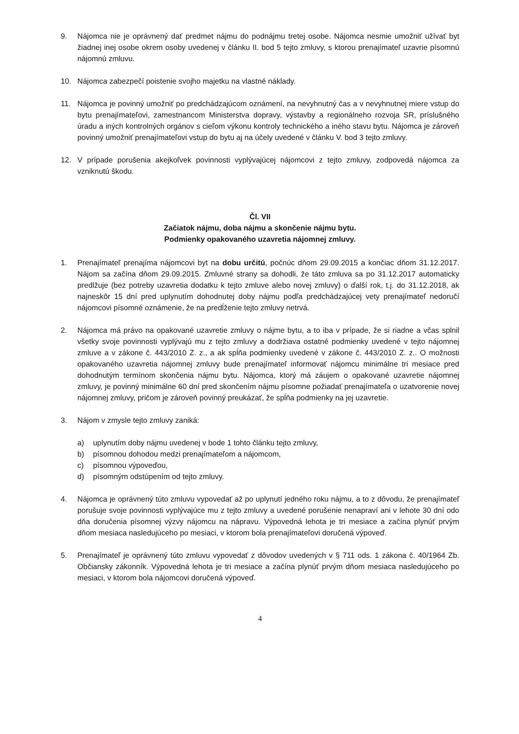9. Nájomca nie je oprávnený dať predmet nájmu do podnájmu tretej osobe. Nájomca nesmie umožniť užívať byt žiadnej inej osobe okrem osoby uvedenej v článku II. bod 5 tejto zmluvy, s ktorou prenajímateľ uzavrie písomnú nájomnú zmluvu.
10. Nájomca zabezpečí poistenie svojho majetku na vlastné náklady.
11. Nájomca je povinný umožniť po predchádzajúcom oznámení, na nevyhnutný čas a v nevyhnutnej miere vstup do bytu prenajímateľovi, zamestnancom Ministerstva dopravy, výstavby a regionálneho rozvoja SR, príslušného úradu a iných kontrolných orgánov s cieľom výkonu kontroly technického a iného stavu bytu. Nájomca je zároveň povinný umožniť prenajímateľovi vstup do bytu aj na účely uvedené v článku V. bod 3 tejto zmluvy.
12. V prípade porušenia akejkoľvek povinnosti vyplývajúcej nájomcovi z tejto zmluvy, zodpovedá nájomca za vzniknutú škodu.
Čl. VII
Začiatok nájmu, doba nájmu a skončenie nájmu bytu.
Podmienky opakovaného uzavretia nájomnej zmluvy.
1. Prenajímateľ prenajíma nájomcovi byt na dobu určitú, počnúc dňom 29.09.2015 a končiac dňom 31.12.2017. Nájom sa začína dňom 29.09.2015. Zmluvné strany sa dohodli, že táto zmluva sa po 31.12.2017 automaticky predlžuje (bez potreby uzavretia dodatku k tejto zmluve alebo novej zmluvy) o ďalší rok, t.j. do 31.12.2018, ak najneskôr 15 dní pred uplynutím dohodnutej doby nájmu podľa predchádzajúcej vety prenajímateľ nedoručí nájomcovi písomné oznámenie, že na predĺženie tejto zmluvy netrvá.
2. Nájomca má právo na opakované uzavretie zmluvy o nájme bytu, a to iba v prípade, že si riadne a včas splnil všetky svoje povinnosti vyplývajú mu z tejto zmluvy a dodržiava ostatné podmienky uvedené v tejto nájomnej zmluve a v zákone č. 443/2010 Z. z., a ak spĺňa podmienky uvedené v zákone č. 443/2010 Z. z.. O možnosti opakovaného uzavretia nájomnej zmluvy bude prenajímateľ informovať nájomcu minimálne tri mesiace pred dohodnutým termínom skončenia nájmu bytu. Nájomca, ktorý má záujem o opakované uzavretie nájomnej zmluvy, je povinný minimálne 60 dní pred skončením nájmu písomne požiadať prenajímateľa o uzatvorenie novej nájomnej zmluvy, pričom je zároveň povinný preukázať, že spĺňa podmienky na jej uzavretie.
3. Nájom v zmysle tejto zmluvy zaniká:
a) uplynutím doby nájmu uvedenej v bode 1 tohto článku tejto zmluvy,
b) písomnou dohodou medzi prenajímateľom a nájomcom,
c) písomnou výpoveďou,
d) písomným odstúpením od tejto zmluvy.
4. Nájomca je oprávnený túto zmluvu vypovedať až po uplynutí jedného roku nájmu, a to z dôvodu, že prenajímateľ porušuje svoje povinnosti vyplývajúce mu z tejto zmluvy a uvedené porušenie nenapraví ani v lehote 30 dní odo dňa doručenia písomnej výzvy nájomcu na nápravu. Výpovedná lehota je tri mesiace a začína plynúť prvým dňom mesiaca nasledujúceho po mesiaci, v ktorom bola prenajímateľovi doručená výpoveď.
5. Prenajímateľ je oprávnený túto zmluvu vypovedať z dôvodov uvedených v § 711 ods. 1 zákona č. 40/1964 Zb. Občiansky zákonník. Výpovedná lehota je tri mesiace a začína plynúť prvým dňom mesiaca nasledujúceho po mesiaci, v ktorom bola nájomcovi doručená výpoveď.
4